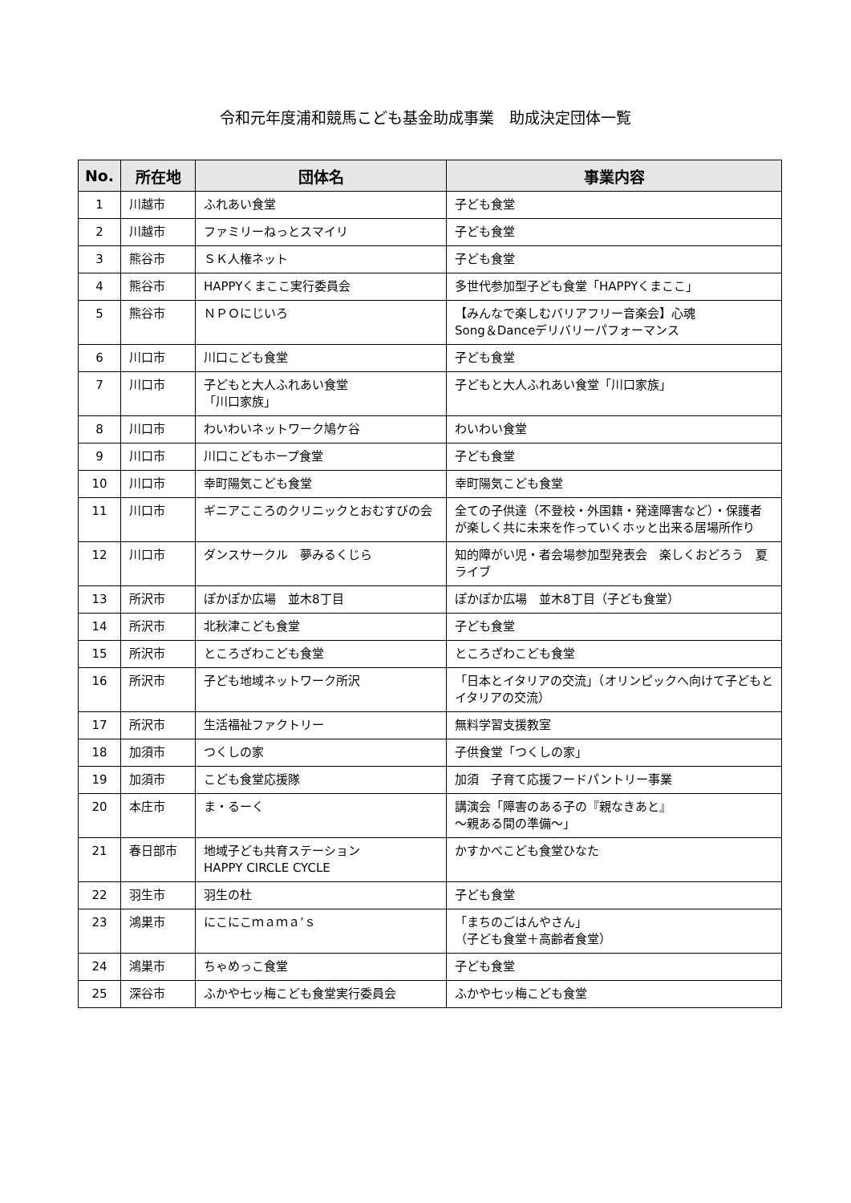令和元年度浦和競馬こども基金助成事業　助成決定団体一覧
| No. | 所在地 | 団体名 | 事業内容 |
| --- | --- | --- | --- |
| 1 | 川越市 | ふれあい食堂 | 子ども食堂 |
| 2 | 川越市 | ファミリーねっとスマイリ | 子ども食堂 |
| 3 | 熊谷市 | ＳＫ人権ネット | 子ども食堂 |
| 4 | 熊谷市 | HAPPYくまここ実行委員会 | 多世代参加型子ども食堂「HAPPYくまここ」 |
| 5 | 熊谷市 | ＮＰＯにじいろ | 【みんなで楽しむバリアフリー音楽会】心魂 Song＆Danceデリバリーパフォーマンス |
| 6 | 川口市 | 川口こども食堂 | 子ども食堂 |
| 7 | 川口市 | 子どもと大人ふれあい食堂 「川口家族」 | 子どもと大人ふれあい食堂「川口家族」 |
| 8 | 川口市 | わいわいネットワーク鳩ケ谷 | わいわい食堂 |
| 9 | 川口市 | 川口こどもホープ食堂 | 子ども食堂 |
| 10 | 川口市 | 幸町陽気こども食堂 | 幸町陽気こども食堂 |
| 11 | 川口市 | ギニアこころのクリニックとおむすびの会 | 全ての子供達（不登校・外国籍・発達障害など）・保護者が楽しく共に未来を作っていくホッと出来る居場所作り |
| 12 | 川口市 | ダンスサークル 夢みるくじら | 知的障がい児・者会場参加型発表会 楽しくおどろう 夏ライブ |
| 13 | 所沢市 | ぽかぽか広場 並木8丁目 | ぽかぽか広場 並木8丁目（子ども食堂） |
| 14 | 所沢市 | 北秋津こども食堂 | 子ども食堂 |
| 15 | 所沢市 | ところざわこども食堂 | ところざわこども食堂 |
| 16 | 所沢市 | 子ども地域ネットワーク所沢 | 「日本とイタリアの交流」（オリンピックへ向けて子どもとイタリアの交流） |
| 17 | 所沢市 | 生活福祉ファクトリー | 無料学習支援教室 |
| 18 | 加須市 | つくしの家 | 子供食堂「つくしの家」 |
| 19 | 加須市 | こども食堂応援隊 | 加須 子育て応援フードパントリー事業 |
| 20 | 本庄市 | ま・るーく | 講演会「障害のある子の『親なきあと』 ～親ある間の準備～」 |
| 21 | 春日部市 | 地域子ども共育ステーション HAPPY CIRCLE CYCLE | かすかべこども食堂ひなた |
| 22 | 羽生市 | 羽生の杜 | 子ども食堂 |
| 23 | 鴻巣市 | にこにこｍａｍａ’ｓ | 「まちのごはんやさん」 （子ども食堂＋高齢者食堂） |
| 24 | 鴻巣市 | ちゃめっこ食堂 | 子ども食堂 |
| 25 | 深谷市 | ふかや七ッ梅こども食堂実行委員会 | ふかや七ッ梅こども食堂 |